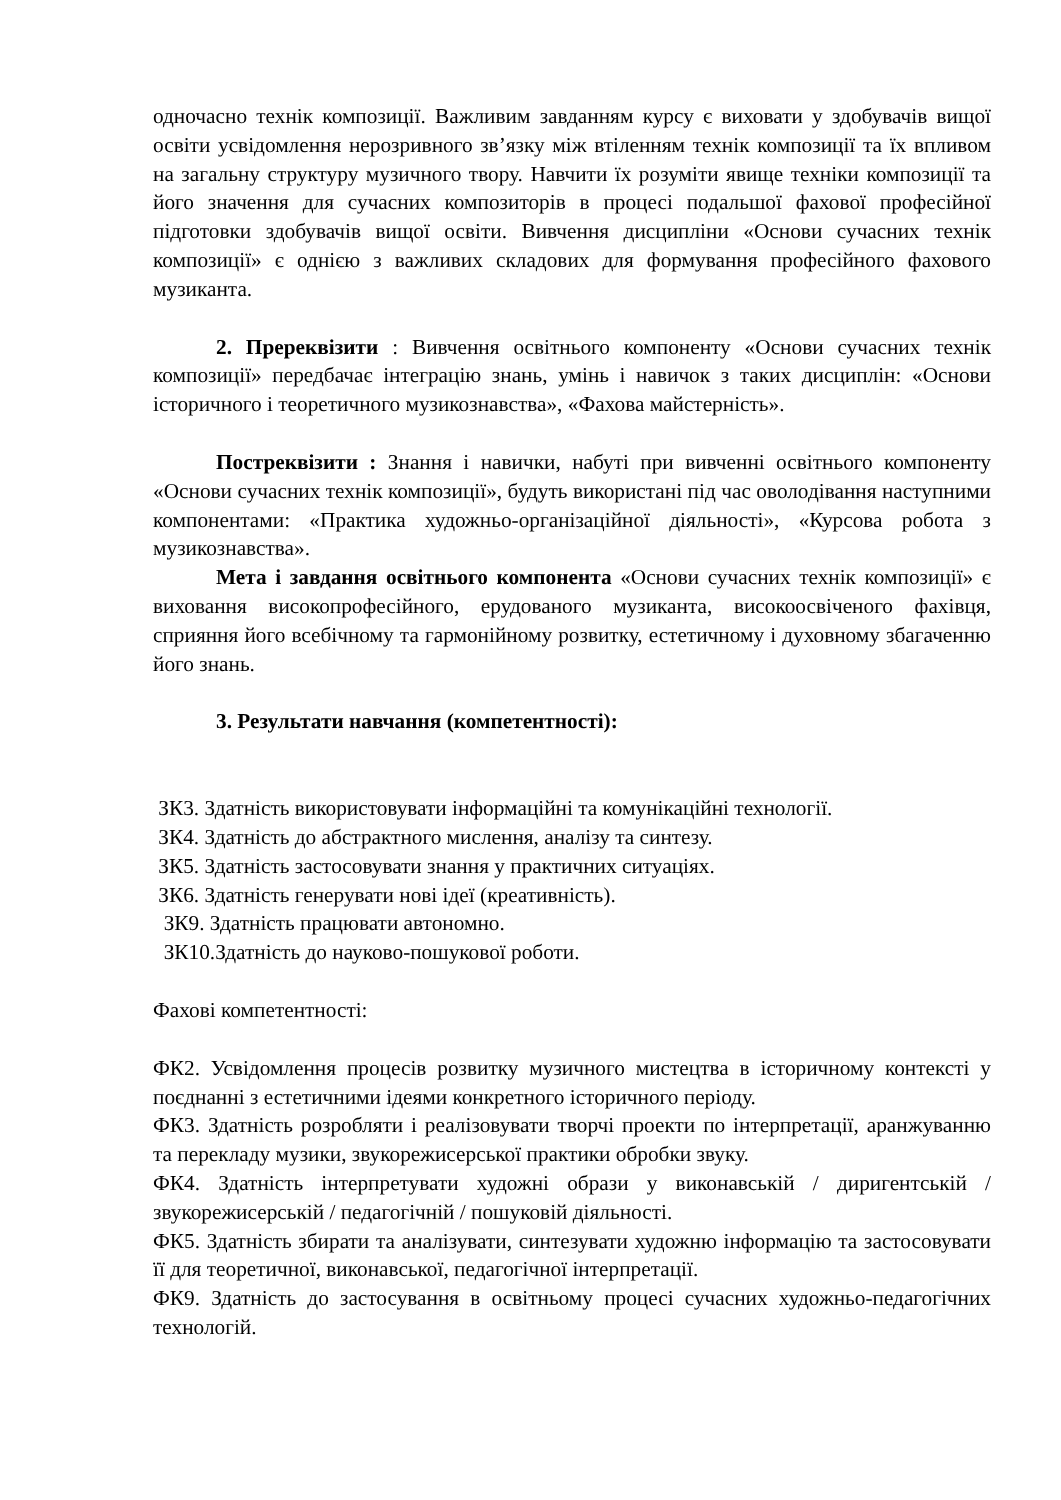одночасно технік композиції. Важливим завданням курсу є виховати у здобувачів вищої освіти усвідомлення нерозривного зв’язку між втіленням технік композиції та їх впливом на загальну структуру музичного твору. Навчити їх розуміти явище техніки композиції та його значення для сучасних композиторів в процесі подальшої фахової професійної підготовки здобувачів вищої освіти. Вивчення дисципліни «Основи сучасних технік композиції» є однією з важливих складових для формування професійного фахового музиканта.
2. Пререквізити : Вивчення освітнього компоненту «Основи сучасних технік композиції» передбачає інтеграцію знань, умінь і навичок з таких дисциплін: «Основи історичного і теоретичного музикознавства», «Фахова майстерність».
Постреквізити : Знання і навички, набуті при вивченні освітнього компоненту «Основи сучасних технік композиції», будуть використані під час оволодівання наступними компонентами: «Практика художньо-організаційної діяльності», «Курсова робота з музикознавства».
Мета і завдання освітнього компонента «Основи сучасних технік композиції» є виховання високопрофесійного, ерудованого музиканта, високоосвіченого фахівця, сприяння його всебічному та гармонійному розвитку, естетичному і духовному збагаченню його знань.
3. Результати навчання (компетентності):
ЗК3. Здатність використовувати інформаційні та комунікаційні технології.
ЗК4. Здатність до абстрактного мислення, аналізу та синтезу.
ЗК5. Здатність застосовувати знання у практичних ситуаціях.
ЗК6. Здатність генерувати нові ідеї (креативність).
ЗК9. Здатність працювати автономно.
ЗК10.Здатність до науково-пошукової роботи.
Фахові компетентності:
ФК2. Усвідомлення процесів розвитку музичного мистецтва в історичному контексті у поєднанні з естетичними ідеями конкретного історичного періоду.
ФК3. Здатність розробляти і реалізовувати творчі проекти по інтерпретації, аранжуванню та перекладу музики, звукорежисерської практики обробки звуку.
ФК4. Здатність інтерпретувати художні образи у виконавській / диригентській / звукорежисерській / педагогічній / пошуковій діяльності.
ФК5. Здатність збирати та аналізувати, синтезувати художню інформацію та застосовувати її для теоретичної, виконавської, педагогічної інтерпретації.
ФК9. Здатність до застосування в освітньому процесі сучасних художньо-педагогічних технологій.